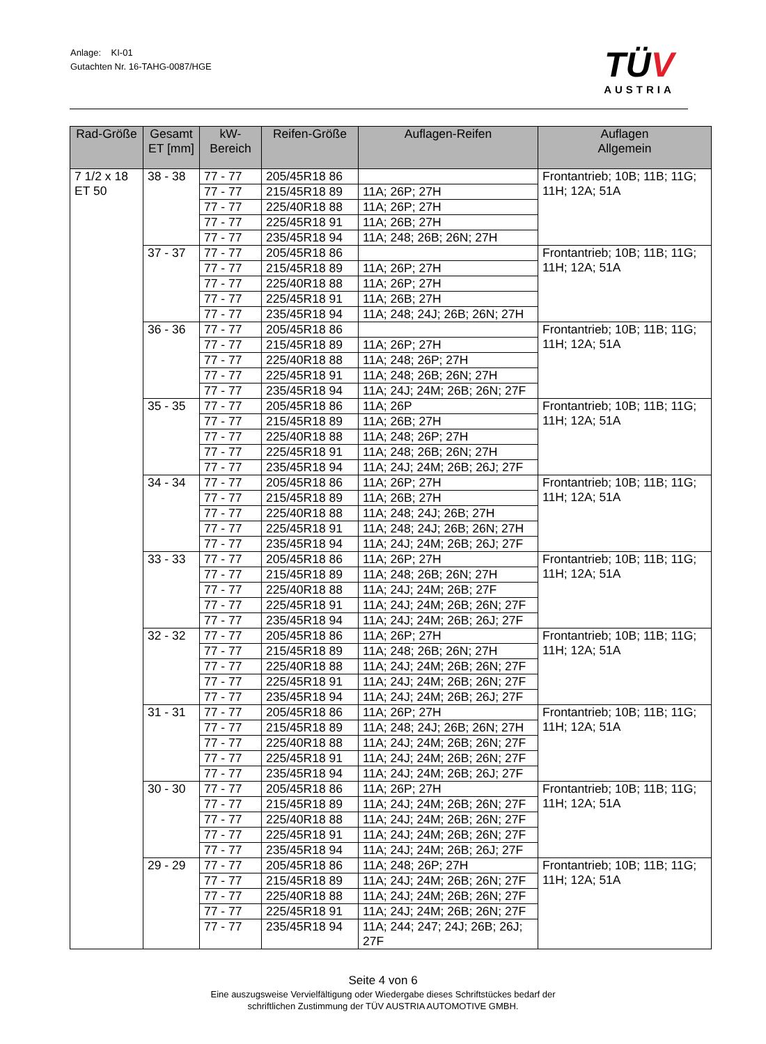Anlage: KI-01
Gutachten Nr. 16-TAHG-0087/HGE
TÜV
AUSTRIA
| Rad-Größe | Gesamt ET [mm] | kW- Bereich | Reifen-Größe | Auflagen-Reifen | Auflagen Allgemein |
| --- | --- | --- | --- | --- | --- |
| 7 1/2 x 18 ET 50 | 38 - 38 | 77 - 77 | 205/45R18 86 | | Frontantrieb; 10B; 11B; 11G; 11H; 12A; 51A |
| | | 77 - 77 | 215/45R18 89 | 11A; 26P; 27H | |
| | | 77 - 77 | 225/40R18 88 | 11A; 26P; 27H | |
| | | 77 - 77 | 225/45R18 91 | 11A; 26B; 27H | |
| | | 77 - 77 | 235/45R18 94 | 11A; 248; 26B; 26N; 27H | |
| | 37 - 37 | 77 - 77 | 205/45R18 86 | | Frontantrieb; 10B; 11B; 11G; 11H; 12A; 51A |
| | | 77 - 77 | 215/45R18 89 | 11A; 26P; 27H | |
| | | 77 - 77 | 225/40R18 88 | 11A; 26P; 27H | |
| | | 77 - 77 | 225/45R18 91 | 11A; 26B; 27H | |
| | | 77 - 77 | 235/45R18 94 | 11A; 248; 24J; 26B; 26N; 27H | |
| | 36 - 36 | 77 - 77 | 205/45R18 86 | | Frontantrieb; 10B; 11B; 11G; 11H; 12A; 51A |
| | | 77 - 77 | 215/45R18 89 | 11A; 26P; 27H | |
| | | 77 - 77 | 225/40R18 88 | 11A; 248; 26P; 27H | |
| | | 77 - 77 | 225/45R18 91 | 11A; 248; 26B; 26N; 27H | |
| | | 77 - 77 | 235/45R18 94 | 11A; 24J; 24M; 26B; 26N; 27F | |
| | 35 - 35 | 77 - 77 | 205/45R18 86 | 11A; 26P | Frontantrieb; 10B; 11B; 11G; 11H; 12A; 51A |
| | | 77 - 77 | 215/45R18 89 | 11A; 26B; 27H | |
| | | 77 - 77 | 225/40R18 88 | 11A; 248; 26P; 27H | |
| | | 77 - 77 | 225/45R18 91 | 11A; 248; 26B; 26N; 27H | |
| | | 77 - 77 | 235/45R18 94 | 11A; 24J; 24M; 26B; 26J; 27F | |
| | 34 - 34 | 77 - 77 | 205/45R18 86 | 11A; 26P; 27H | Frontantrieb; 10B; 11B; 11G; 11H; 12A; 51A |
| | | 77 - 77 | 215/45R18 89 | 11A; 26B; 27H | |
| | | 77 - 77 | 225/40R18 88 | 11A; 248; 24J; 26B; 27H | |
| | | 77 - 77 | 225/45R18 91 | 11A; 248; 24J; 26B; 26N; 27H | |
| | | 77 - 77 | 235/45R18 94 | 11A; 24J; 24M; 26B; 26J; 27F | |
| | 33 - 33 | 77 - 77 | 205/45R18 86 | 11A; 26P; 27H | Frontantrieb; 10B; 11B; 11G; 11H; 12A; 51A |
| | | 77 - 77 | 215/45R18 89 | 11A; 248; 26B; 26N; 27H | |
| | | 77 - 77 | 225/40R18 88 | 11A; 24J; 24M; 26B; 27F | |
| | | 77 - 77 | 225/45R18 91 | 11A; 24J; 24M; 26B; 26N; 27F | |
| | | 77 - 77 | 235/45R18 94 | 11A; 24J; 24M; 26B; 26J; 27F | |
| | 32 - 32 | 77 - 77 | 205/45R18 86 | 11A; 26P; 27H | Frontantrieb; 10B; 11B; 11G; 11H; 12A; 51A |
| | | 77 - 77 | 215/45R18 89 | 11A; 248; 26B; 26N; 27H | |
| | | 77 - 77 | 225/40R18 88 | 11A; 24J; 24M; 26B; 26N; 27F | |
| | | 77 - 77 | 225/45R18 91 | 11A; 24J; 24M; 26B; 26N; 27F | |
| | | 77 - 77 | 235/45R18 94 | 11A; 24J; 24M; 26B; 26J; 27F | |
| | 31 - 31 | 77 - 77 | 205/45R18 86 | 11A; 26P; 27H | Frontantrieb; 10B; 11B; 11G; 11H; 12A; 51A |
| | | 77 - 77 | 215/45R18 89 | 11A; 248; 24J; 26B; 26N; 27H | |
| | | 77 - 77 | 225/40R18 88 | 11A; 24J; 24M; 26B; 26N; 27F | |
| | | 77 - 77 | 225/45R18 91 | 11A; 24J; 24M; 26B; 26N; 27F | |
| | | 77 - 77 | 235/45R18 94 | 11A; 24J; 24M; 26B; 26J; 27F | |
| | 30 - 30 | 77 - 77 | 205/45R18 86 | 11A; 26P; 27H | Frontantrieb; 10B; 11B; 11G; 11H; 12A; 51A |
| | | 77 - 77 | 215/45R18 89 | 11A; 24J; 24M; 26B; 26N; 27F | |
| | | 77 - 77 | 225/40R18 88 | 11A; 24J; 24M; 26B; 26N; 27F | |
| | | 77 - 77 | 225/45R18 91 | 11A; 24J; 24M; 26B; 26N; 27F | |
| | | 77 - 77 | 235/45R18 94 | 11A; 24J; 24M; 26B; 26J; 27F | |
| | 29 - 29 | 77 - 77 | 205/45R18 86 | 11A; 248; 26P; 27H | Frontantrieb; 10B; 11B; 11G; 11H; 12A; 51A |
| | | 77 - 77 | 215/45R18 89 | 11A; 24J; 24M; 26B; 26N; 27F | |
| | | 77 - 77 | 225/40R18 88 | 11A; 24J; 24M; 26B; 26N; 27F | |
| | | 77 - 77 | 225/45R18 91 | 11A; 24J; 24M; 26B; 26N; 27F | |
| | | 77 - 77 | 235/45R18 94 | 11A; 244; 247; 24J; 26B; 26J; 27F | |
Seite 4 von 6
Eine auszugsweise Vervielfältigung oder Wiedergabe dieses Schriftstückes bedarf der
schriftlichen Zustimmung der TÜV AUSTRIA AUTOMOTIVE GMBH.